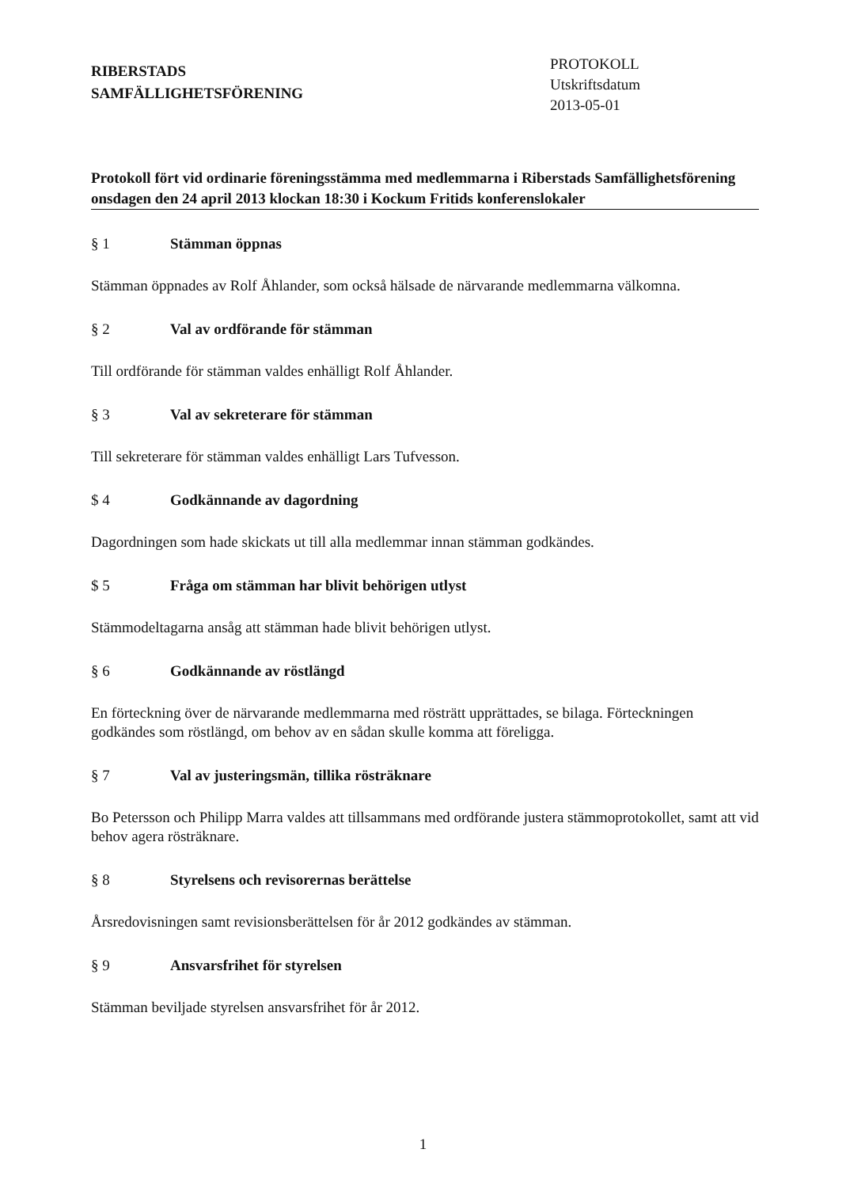RIBERSTADS
SAMFÄLLIGHETSFÖRENING
PROTOKOLL
Utskriftsdatum
2013-05-01
Protokoll fört vid ordinarie föreningsstämma med medlemmarna i Riberstads Samfällighetsförening onsdagen den 24 april 2013 klockan 18:30 i Kockum Fritids konferenslokaler
§ 1 Stämman öppnas
Stämman öppnades av Rolf Åhlander, som också hälsade de närvarande medlemmarna välkomna.
§ 2 Val av ordförande för stämman
Till ordförande för stämman valdes enhälligt Rolf Åhlander.
§ 3 Val av sekreterare för stämman
Till sekreterare för stämman valdes enhälligt Lars Tufvesson.
$ 4 Godkännande av dagordning
Dagordningen som hade skickats ut till alla medlemmar innan stämman godkändes.
$ 5 Fråga om stämman har blivit behörigen utlyst
Stämmodeltagarna ansåg att stämman hade blivit behörigen utlyst.
§ 6 Godkännande av röstlängd
En förteckning över de närvarande medlemmarna med rösträtt upprättades, se bilaga. Förteckningen godkändes som röstlängd, om behov av en sådan skulle komma att föreligga.
§ 7 Val av justeringsmän, tillika rösträknare
Bo Petersson och Philipp Marra valdes att tillsammans med ordförande justera stämmoprotokollet, samt att vid behov agera rösträknare.
§ 8 Styrelsens och revisorernas berättelse
Årsredovisningen samt revisionsberättelsen för år 2012 godkändes av stämman.
§ 9 Ansvarsfrihet för styrelsen
Stämman beviljade styrelsen ansvarsfrihet för år 2012.
1